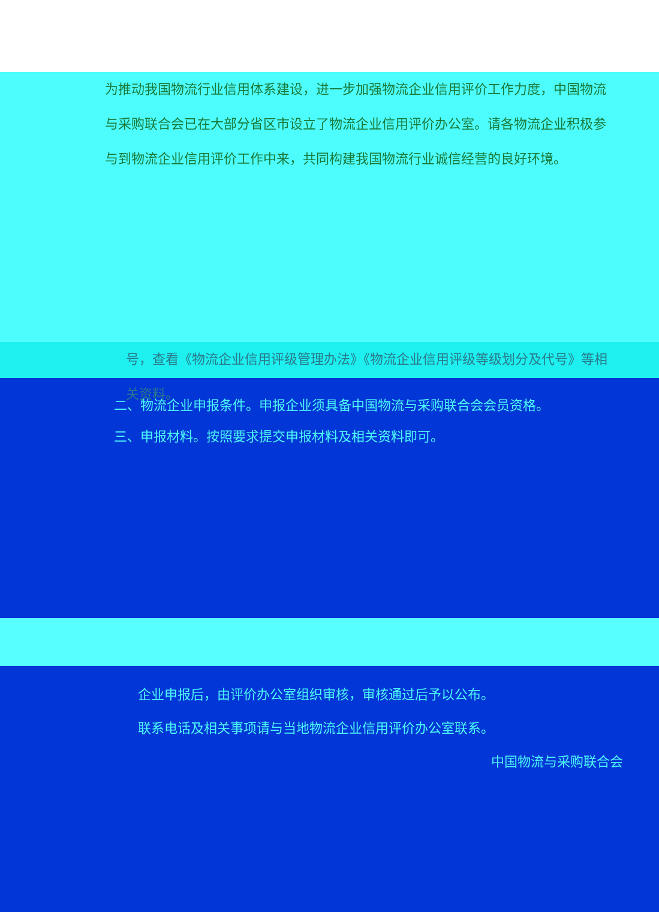为推动我国物流行业信用体系建设，进一步加强物流企业信用评价工作力度，中国物流与采购联合会已在大部分省区市设立了物流企业信用评价办公室。请各物流企业积极参与到物流企业信用评价工作中来，共同构建我国物流行业诚信经营的良好环境。
号，查看《物流企业信用评级管理办法》《物流企业信用评级等级划分及代号》等相关资料。
二、物流企业申报条件。申报企业须具备中国物流与采购联合会会员资格。
三、申报材料。按照要求提交申报材料及相关资料即可。
企业申报后，由评价办公室组织审核，审核通过后予以公布。
联系电话及相关事项请与当地物流企业信用评价办公室联系。
中国物流与采购联合会